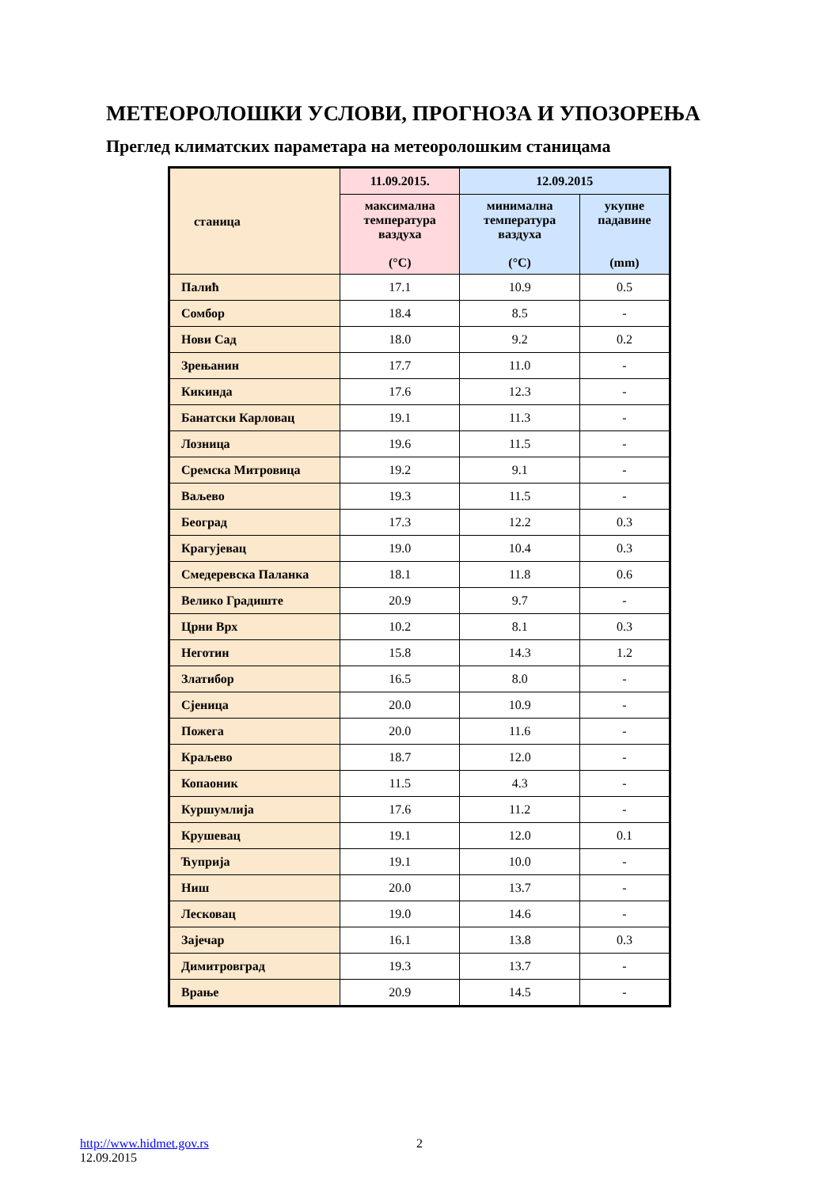МЕТЕОРОЛОШКИ УСЛОВИ, ПРОГНОЗА И УПОЗОРЕЊА
Преглед климатских параметара на метеоролошким станицама
| станица | 11.09.2015. | 12.09.2015 | |
| --- | --- | --- | --- |
| | максимална температура ваздуха (°C) | минимална температура ваздуха (°C) | укупне падавине (mm) |
| Палић | 17.1 | 10.9 | 0.5 |
| Сомбор | 18.4 | 8.5 | - |
| Нови Сад | 18.0 | 9.2 | 0.2 |
| Зрењанин | 17.7 | 11.0 | - |
| Кикинда | 17.6 | 12.3 | - |
| Банатски Карловац | 19.1 | 11.3 | - |
| Лозница | 19.6 | 11.5 | - |
| Сремска Митровица | 19.2 | 9.1 | - |
| Ваљево | 19.3 | 11.5 | - |
| Београд | 17.3 | 12.2 | 0.3 |
| Крагујевац | 19.0 | 10.4 | 0.3 |
| Смедеревска Паланка | 18.1 | 11.8 | 0.6 |
| Велико Градиште | 20.9 | 9.7 | - |
| Црни Врх | 10.2 | 8.1 | 0.3 |
| Неготин | 15.8 | 14.3 | 1.2 |
| Златибор | 16.5 | 8.0 | - |
| Сјеница | 20.0 | 10.9 | - |
| Пожега | 20.0 | 11.6 | - |
| Краљево | 18.7 | 12.0 | - |
| Копаоник | 11.5 | 4.3 | - |
| Куршумлија | 17.6 | 11.2 | - |
| Крушевац | 19.1 | 12.0 | 0.1 |
| Ћуприја | 19.1 | 10.0 | - |
| Ниш | 20.0 | 13.7 | - |
| Лесковац | 19.0 | 14.6 | - |
| Зајечар | 16.1 | 13.8 | 0.3 |
| Димитровград | 19.3 | 13.7 | - |
| Врање | 20.9 | 14.5 | - |
http://www.hidmet.gov.rs
12.09.2015
2